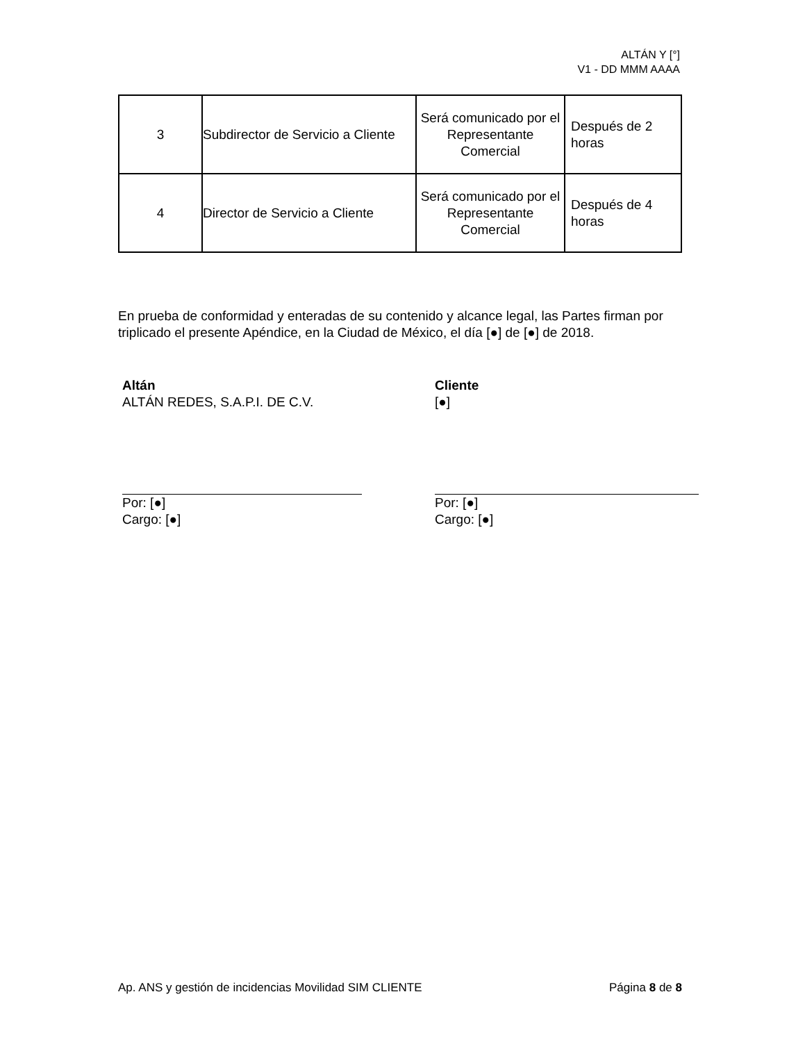ALTÁN Y [°]
V1 - DD MMM AAAA
| 3 | Subdirector de Servicio a Cliente | Será comunicado por el Representante Comercial | Después de 2 horas |
| 4 | Director de Servicio a Cliente | Será comunicado por el Representante Comercial | Después de 4 horas |
En prueba de conformidad y enteradas de su contenido y alcance legal, las Partes firman por triplicado el presente Apéndice, en la Ciudad de México, el día [●] de [●] de 2018.
Altán
ALTÁN REDES, S.A.P.I. DE C.V.
Por: [●]
Cargo: [●]
Cliente
[●]
Por: [●]
Cargo: [●]
Ap. ANS y gestión de incidencias Movilidad SIM CLIENTE Página 8 de 8